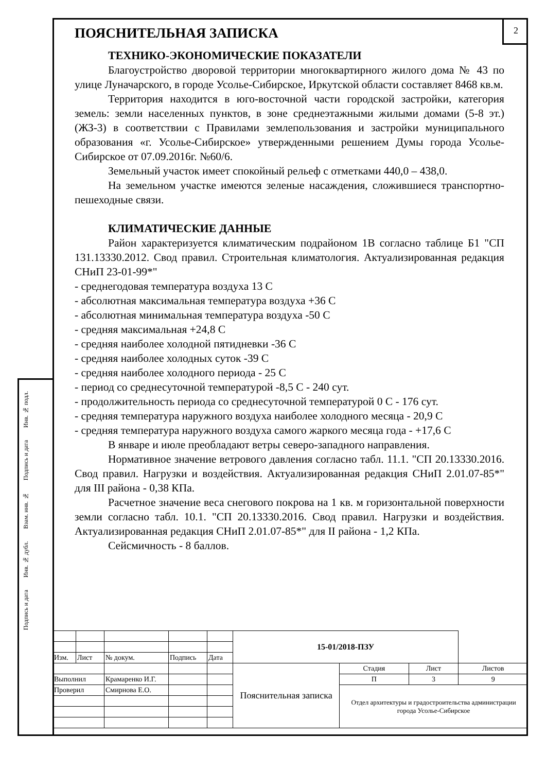2
ПОЯСНИТЕЛЬНАЯ ЗАПИСКА
ТЕХНИКО-ЭКОНОМИЧЕСКИЕ ПОКАЗАТЕЛИ
Благоустройство дворовой территории многоквартирного жилого дома № 43 по улице Луначарского, в городе Усолье-Сибирское, Иркутской области составляет 8468 кв.м.
Территория находится в юго-восточной части городской застройки, категория земель: земли населенных пунктов, в зоне среднеэтажными жилыми домами (5-8 эт.) (ЖЗ-3) в соответствии с Правилами землепользования и застройки муниципального образования «г. Усолье-Сибирское» утвержденными решением Думы города Усолье-Сибирское от 07.09.2016г. №60/6.
Земельный участок имеет спокойный рельеф с отметками 440,0 – 438,0.
На земельном участке имеются зеленые насаждения, сложившиеся транспортно-пешеходные связи.
КЛИМАТИЧЕСКИЕ ДАННЫЕ
Район характеризуется климатическим подрайоном 1В согласно таблице Б1 "СП 131.13330.2012. Свод правил. Строительная климатология. Актуализированная редакция СНиП 23-01-99*"
- среднегодовая температура воздуха 13 С
- абсолютная максимальная температура воздуха +36 С
- абсолютная минимальная температура воздуха -50 С
- средняя максимальная +24,8 С
- средняя наиболее холодной пятидневки -36 С
- средняя наиболее холодных суток -39 С
- средняя наиболее холодного периода - 25 С
- период со среднесуточной температурой -8,5 С - 240 сут.
- продолжительность периода со среднесуточной температурой 0 С - 176 сут.
- средняя температура наружного воздуха наиболее холодного месяца - 20,9 С
- средняя температура наружного воздуха самого жаркого месяца года - +17,6 С
В январе и июле преобладают ветры северо-западного направления.
Нормативное значение ветрового давления согласно табл. 11.1. "СП 20.13330.2016. Свод правил. Нагрузки и воздействия. Актуализированная редакция СНиП 2.01.07-85*" для III района - 0,38 КПа.
Расчетное значение веса снегового покрова на 1 кв. м горизонтальной поверхности земли согласно табл. 10.1. "СП 20.13330.2016. Свод правил. Нагрузки и воздействия. Актуализированная редакция СНиП 2.01.07-85*" для II района - 1,2 КПа.
Сейсмичность - 8 баллов.
Подпись и дата Инв. № дубл. Взам. инв. № Подпись и дата Инв. № подл.
| | | | | | 15-01/2018-ПЗУ | | | |
| Изм. | Лист | № докум. | Подпись | Дата | | | | |
| | | | | | Пояснительная записка | Стадия | Лист | Листов |
| Выполнил | | Крамаренко И.Г. | | | | П | 3 | 9 |
| Проверил | | Смирнова Е.О. | | | | Отдел архитектуры и градостроительства администрации города Усолье-Сибирское | | |